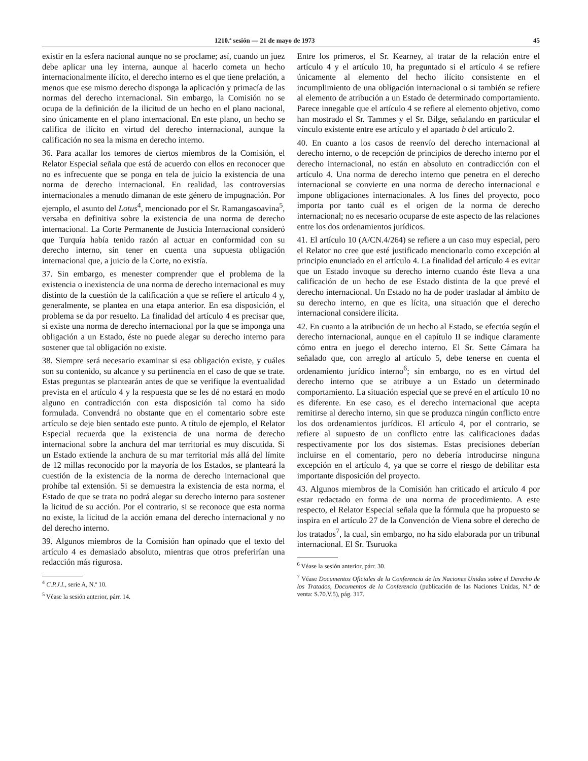1210.ª sesión — 21 de mayo de 1973 45
existir en la esfera nacional aunque no se proclame; así, cuando un juez debe aplicar una ley interna, aunque al hacerlo cometa un hecho internacionalmente ilícito, el derecho interno es el que tiene prelación, a menos que ese mismo derecho disponga la aplicación y primacía de las normas del derecho internacional. Sin embargo, la Comisión no se ocupa de la definición de la ilicitud de un hecho en el plano nacional, sino únicamente en el plano internacional. En este plano, un hecho se califica de ilícito en virtud del derecho internacional, aunque la calificación no sea la misma en derecho interno.
36. Para acallar los temores de ciertos miembros de la Comisión, el Relator Especial señala que está de acuerdo con ellos en reconocer que no es infrecuente que se ponga en tela de juicio la existencia de una norma de derecho internacional. En realidad, las controversias internacionales a menudo dimanan de este género de impugnación. Por ejemplo, el asunto del Lotus<sup>4</sup>, mencionado por el Sr. Ramangasoavina<sup>5</sup>, versaba en definitiva sobre la existencia de una norma de derecho internacional. La Corte Permanente de Justicia Internacional consideró que Turquía había tenido razón al actuar en conformidad con su derecho interno, sin tener en cuenta una supuesta obligación internacional que, a juicio de la Corte, no existía.
37. Sin embargo, es menester comprender que el problema de la existencia o inexistencia de una norma de derecho internacional es muy distinto de la cuestión de la calificación a que se refiere el artículo 4 y, generalmente, se plantea en una etapa anterior. En esa disposición, el problema se da por resuelto. La finalidad del artículo 4 es precisar que, si existe una norma de derecho internacional por la que se imponga una obligación a un Estado, éste no puede alegar su derecho interno para sostener que tal obligación no existe.
38. Siempre será necesario examinar si esa obligación existe, y cuáles son su contenido, su alcance y su pertinencia en el caso de que se trate. Estas preguntas se plantearán antes de que se verifique la eventualidad prevista en el artículo 4 y la respuesta que se les dé no estará en modo alguno en contradicción con esta disposición tal como ha sido formulada. Convendrá no obstante que en el comentario sobre este artículo se deje bien sentado este punto. A título de ejemplo, el Relator Especial recuerda que la existencia de una norma de derecho internacional sobre la anchura del mar territorial es muy discutida. Si un Estado extiende la anchura de su mar territorial más allá del límite de 12 millas reconocido por la mayoría de los Estados, se planteará la cuestión de la existencia de la norma de derecho internacional que prohíbe tal extensión. Si se demuestra la existencia de esta norma, el Estado de que se trata no podrá alegar su derecho interno para sostener la licitud de su acción. Por el contrario, si se reconoce que esta norma no existe, la licitud de la acción emana del derecho internacional y no del derecho interno.
39. Algunos miembros de la Comisión han opinado que el texto del artículo 4 es demasiado absoluto, mientras que otros preferirían una redacción más rigurosa.
<sup>4</sup> C.P.J.I., serie A, N.º 10.
<sup>5</sup> Véase la sesión anterior, párr. 14.
Entre los primeros, el Sr. Kearney, al tratar de la relación entre el artículo 4 y el artículo 10, ha preguntado si el artículo 4 se refiere únicamente al elemento del hecho ilícito consistente en el incumplimiento de una obligación internacional o si también se refiere al elemento de atribución a un Estado de determinado comportamiento. Parece innegable que el artículo 4 se refiere al elemento objetivo, como han mostrado el Sr. Tammes y el Sr. Bilge, señalando en particular el vínculo existente entre ese artículo y el apartado b del artículo 2.
40. En cuanto a los casos de reenvío del derecho internacional al derecho interno, o de recepción de principios de derecho interno por el derecho internacional, no están en absoluto en contradicción con el artículo 4. Una norma de derecho interno que penetra en el derecho internacional se convierte en una norma de derecho internacional e impone obligaciones internacionales. A los fines del proyecto, poco importa por tanto cuál es el origen de la norma de derecho internacional; no es necesario ocuparse de este aspecto de las relaciones entre los dos ordenamientos jurídicos.
41. El artículo 10 (A/CN.4/264) se refiere a un caso muy especial, pero el Relator no cree que esté justificado mencionarlo como excepción al principio enunciado en el artículo 4. La finalidad del artículo 4 es evitar que un Estado invoque su derecho interno cuando éste lleva a una calificación de un hecho de ese Estado distinta de la que prevé el derecho internacional. Un Estado no ha de poder trasladar al ámbito de su derecho interno, en que es lícita, una situación que el derecho internacional considere ilícita.
42. En cuanto a la atribución de un hecho al Estado, se efectúa según el derecho internacional, aunque en el capítulo II se indique claramente cómo entra en juego el derecho interno. El Sr. Sette Cámara ha señalado que, con arreglo al artículo 5, debe tenerse en cuenta el ordenamiento jurídico interno<sup>6</sup>; sin embargo, no es en virtud del derecho interno que se atribuye a un Estado un determinado comportamiento. La situación especial que se prevé en el artículo 10 no es diferente. En ese caso, es el derecho internacional que acepta remitirse al derecho interno, sin que se produzca ningún conflicto entre los dos ordenamientos jurídicos. El artículo 4, por el contrario, se refiere al supuesto de un conflicto entre las calificaciones dadas respectivamente por los dos sistemas. Estas precisiones deberían incluirse en el comentario, pero no debería introducirse ninguna excepción en el artículo 4, ya que se corre el riesgo de debilitar esta importante disposición del proyecto.
43. Algunos miembros de la Comisión han criticado el artículo 4 por estar redactado en forma de una norma de procedimiento. A este respecto, el Relator Especial señala que la fórmula que ha propuesto se inspira en el artículo 27 de la Convención de Viena sobre el derecho de los tratados<sup>7</sup>, la cual, sin embargo, no ha sido elaborada por un tribunal internacional. El Sr. Tsuruoka
<sup>6</sup> Véase la sesión anterior, párr. 30.
<sup>7</sup> Véase Documentos Oficiales de la Conferencia de las Naciones Unidas sobre el Derecho de los Tratados, Documentos de la Conferencia (publicación de las Naciones Unidas, N.º de venta: S.70.V.5), pág. 317.